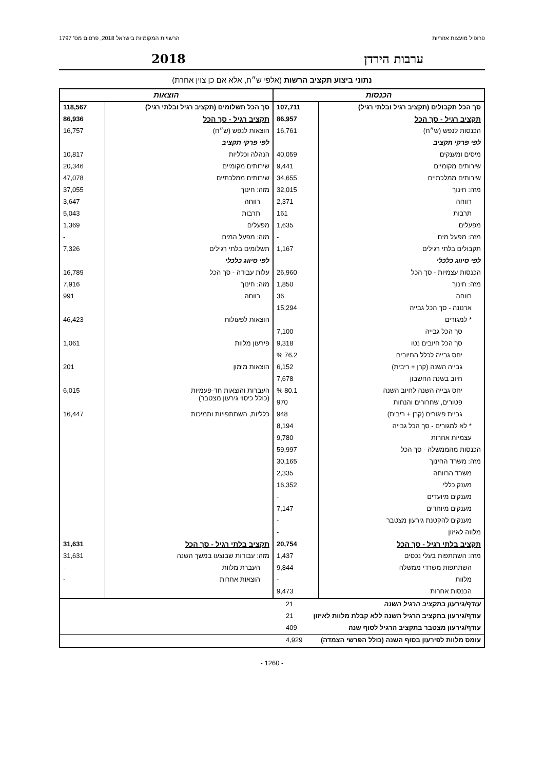פרופיל מועצות אזוריות הרשויות המקומיות בישראל 2018, פרסום מס' 1797
ערבות הירדן 2018
נתוני ביצוע תקציב הרשות (אלפי ש״ח, אלא אם כן צוין אחרת)
| הכנסות | | הוצאות | |
| סך הכל תקבולים (תקציב רגיל ובלתי רגיל) | 107,711 | סך הכל תשלומים (תקציב רגיל ובלתי רגיל) | 118,567 |
| תקציב רגיל - סך הכל | 86,957 | תקציב רגיל - סך הכל | 86,936 |
| הכנסות לנפש (ש״ח) | 16,761 | הוצאות לנפש (ש״ח) | 16,757 |
| לפי פרקי תקציב | | לפי פרקי תקציב | |
| מיסים ומענקים | 40,059 | הנהלה וכלליות | 10,817 |
| שירותים מקומיים | 9,441 | שירותים מקומיים | 20,346 |
| שירותים ממלכתיים | 34,655 | שירותים ממלכתיים | 47,078 |
| מזה: חינוך | 32,015 | מזה: חינוך | 37,055 |
| רווחה | 2,371 | רווחה | 3,647 |
| תרבות | 161 | תרבות | 5,043 |
| מפעלים | 1,635 | מפעלים | 1,369 |
| מזה: מפעל מים | - | מזה: מפעל המים | - |
| תקבולים בלתי רגילים | 1,167 | תשלומים בלתי רגילים | 7,326 |
| לפי סיווג כלכלי | | לפי סיווג כלכלי | |
| הכנסות עצמיות - סך הכל | 26,960 | עלות עבודה - סך הכל | 16,789 |
| מזה: חינוך | 1,850 | מזה: חינוך | 7,916 |
| רווחה | 36 | רווחה | 991 |
| ארנונה - סך הכל גבייה | 15,294 | | |
| * למגורים | | הוצאות לפעולות | 46,423 |
| סך הכל גבייה | 7,100 | | |
| סך הכל חיובים נטו | 9,318 | פירעון מלוות | 1,061 |
| יחס גבייה לכלל החיובים | 76.2 % | | |
| גבייה השנה (קרן + ריבית) | 6,152 | הוצאות מימון | 201 |
| חיוב בשנת החשבון | 7,678 | | |
| יחס גבייה השנה לחיוב השנה | 80.1 % | העברות והוצאות חד-פעמיות (כולל כיסוי גירעון מצטבר) | 6,015 |
| פטורים, שחרורים והנחות | 970 | | |
| גביית פיגורים (קרן + ריבית) | 948 | כלליות, השתתפויות ותמיכות | 16,447 |
| * לא למגורים - סך הכל גבייה | 8,194 | | |
| עצמיות אחרות | 9,780 | | |
| הכנסות מהממשלה - סך הכל | 59,997 | | |
| מזה: משרד החינוך | 30,165 | | |
| משרד הרווחה | 2,335 | | |
| מענק כללי | 16,352 | | |
| מענקים מיועדים | - | | |
| מענקים מיוחדים | 7,147 | | |
| מענקים להקטנת גירעון מצטבר | - | | |
| מלווה לאיזון | - | | |
| תקציב בלתי רגיל - סך הכל | 20,754 | תקציב בלתי רגיל - סך הכל | 31,631 |
| מזה: השתתפות בעלי נכסים | 1,437 | מזה: עבודות שבוצעו במשך השנה | 31,631 |
| השתתפות משרדי ממשלה | 9,844 | העברת מלוות | - |
| מלוות | - | הוצאות אחרות | - |
| הכנסות אחרות | 9,473 | | |
| עודף/גירעון בתקציב הרגיל השנה | 21 |
| עודף/גירעון בתקציב הרגיל השנה ללא קבלת מלוות לאיזון | 21 |
| עודף/גירעון מצטבר בתקציב הרגיל לסוף שנה | 409 |
| עומס מלוות לפירעון בסוף השנה (כולל הפרשי הצמדה) | 4,929 |
- 1260 -